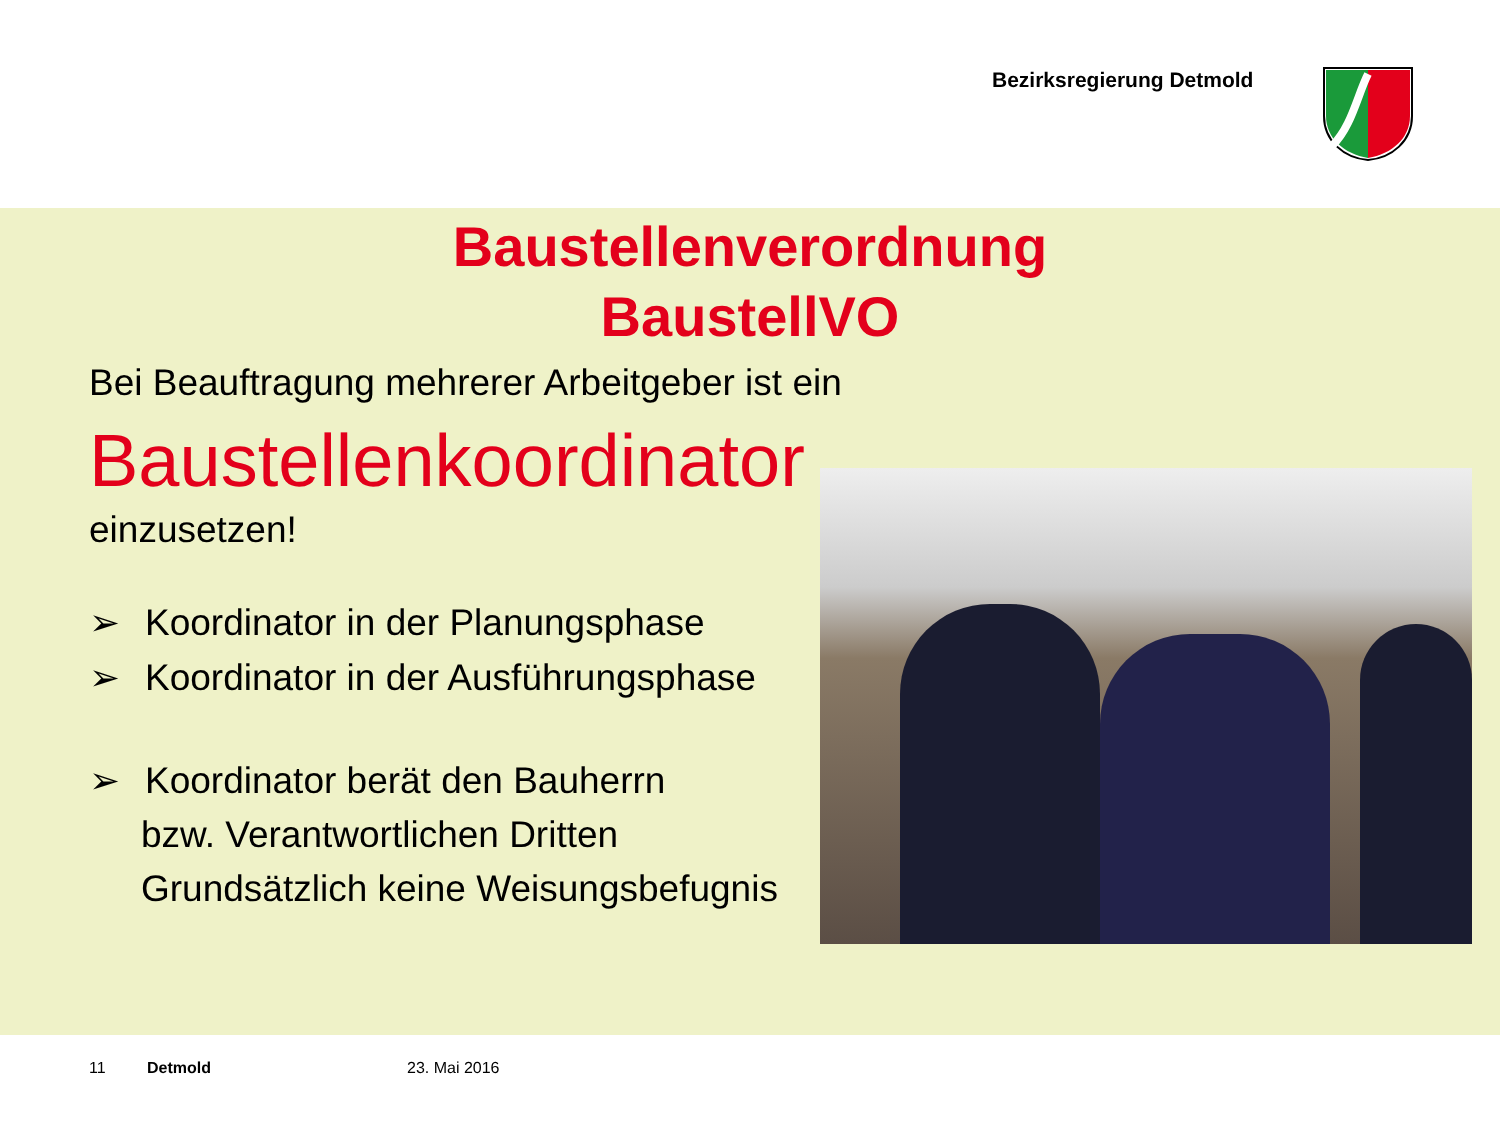Bezirksregierung Detmold
Baustellenverordnung
BaustellVO
Bei Beauftragung mehrerer Arbeitgeber ist ein
Baustellenkoordinator
einzusetzen!
➢ Koordinator in der Planungsphase
➢ Koordinator in der Ausführungsphase
➢ Koordinator berät den Bauherrn
bzw. Verantwortlichen Dritten
Grundsätzlich keine Weisungsbefugnis
11 Detmold 23. Mai 2016